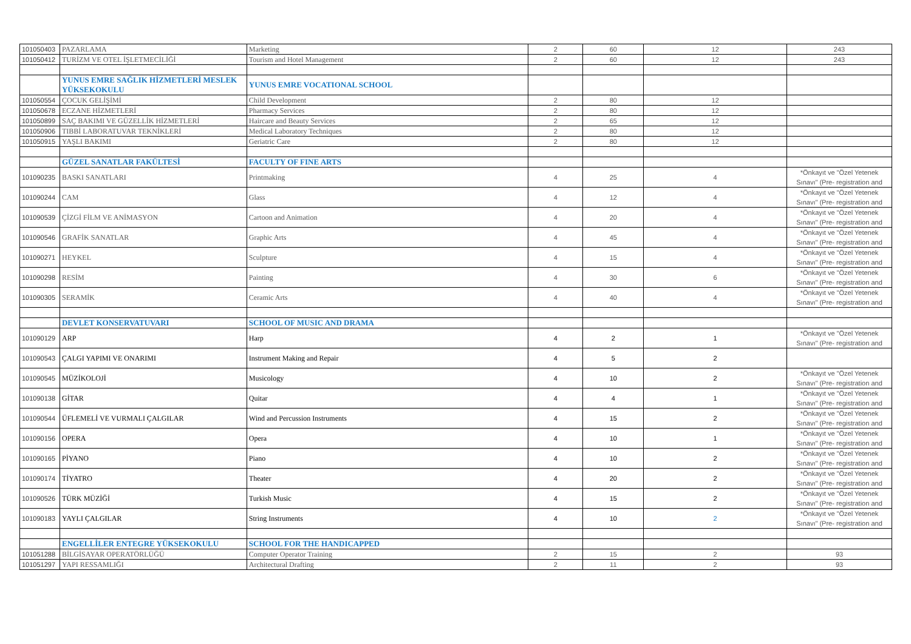| 101050403 | PAZARLAMA | Marketing | 2 | 60 | 12 | 243 |
| 101050412 | TURİZM VE OTEL İŞLETMECİLİĞİ | Tourism and Hotel Management | 2 | 60 | 12 | 243 |
| | YUNUS EMRE SAĞLIK HİZMETLERİ MESLEK YÜKSEKOKULU | YUNUS EMRE VOCATIONAL SCHOOL | | | | |
| 101050554 | ÇOCUK GELİŞİMİ | Child Development | 2 | 80 | 12 | |
| 101050678 | ECZANE HİZMETLERİ | Pharmacy Services | 2 | 80 | 12 | |
| 101050899 | SAÇ BAKIMI VE GÜZELLİK HİZMETLERİ | Haircare and Beauty Services | 2 | 65 | 12 | |
| 101050906 | TIBBİ LABORATUVAR TEKNİKLERİ | Medical Laboratory Techniques | 2 | 80 | 12 | |
| 101050915 | YAŞLI BAKIMI | Geriatric Care | 2 | 80 | 12 | |
| | GÜZEL SANATLAR FAKÜLTESİ | FACULTY OF FINE ARTS | | | | |
| 101090235 | BASKI SANATLARI | Printmaking | 4 | 25 | 4 | *Önkayıt ve "Özel Yetenek Sınavı" (Pre- registration and |
| 101090244 | CAM | Glass | 4 | 12 | 4 | *Önkayıt ve "Özel Yetenek Sınavı" (Pre- registration and |
| 101090539 | ÇİZGİ FİLM VE ANİMASYON | Cartoon and Animation | 4 | 20 | 4 | *Önkayıt ve "Özel Yetenek Sınavı" (Pre- registration and |
| 101090546 | GRAFİK SANATLAR | Graphic Arts | 4 | 45 | 4 | *Önkayıt ve "Özel Yetenek Sınavı" (Pre- registration and |
| 101090271 | HEYKEL | Sculpture | 4 | 15 | 4 | *Önkayıt ve "Özel Yetenek Sınavı" (Pre- registration and |
| 101090298 | RESİM | Painting | 4 | 30 | 6 | *Önkayıt ve "Özel Yetenek Sınavı" (Pre- registration and |
| 101090305 | SERAMİK | Ceramic Arts | 4 | 40 | 4 | *Önkayıt ve "Özel Yetenek Sınavı" (Pre- registration and |
| | DEVLET KONSERVATUVARI | SCHOOL OF MUSIC AND DRAMA | | | | |
| 101090129 | ARP | Harp | 4 | 2 | 1 | *Önkayıt ve "Özel Yetenek Sınavı" (Pre- registration and |
| 101090543 | ÇALGI YAPIMI VE ONARIMI | Instrument Making and Repair | 4 | 5 | 2 | |
| 101090545 | MÜZİKOLOJİ | Musicology | 4 | 10 | 2 | *Önkayıt ve "Özel Yetenek Sınavı" (Pre- registration and |
| 101090138 | GİTAR | Quitar | 4 | 4 | 1 | *Önkayıt ve "Özel Yetenek Sınavı" (Pre- registration and |
| 101090544 | ÜFLEMELİ VE VURMALI ÇALGILAR | Wind and Percussion Instruments | 4 | 15 | 2 | *Önkayıt ve "Özel Yetenek Sınavı" (Pre- registration and |
| 101090156 | OPERA | Opera | 4 | 10 | 1 | *Önkayıt ve "Özel Yetenek Sınavı" (Pre- registration and |
| 101090165 | PİYANO | Piano | 4 | 10 | 2 | *Önkayıt ve "Özel Yetenek Sınavı" (Pre- registration and |
| 101090174 | TİYATRO | Theater | 4 | 20 | 2 | *Önkayıt ve "Özel Yetenek Sınavı" (Pre- registration and |
| 101090526 | TÜRK MÜZİĞİ | Turkish Music | 4 | 15 | 2 | *Önkayıt ve "Özel Yetenek Sınavı" (Pre- registration and |
| 101090183 | YAYLI ÇALGILAR | String Instruments | 4 | 10 | 2 | *Önkayıt ve "Özel Yetenek Sınavı" (Pre- registration and |
| | ENGELLİLER ENTEGRE YÜKSEKOKULU | SCHOOL FOR THE HANDICAPPED | | | | |
| 101051288 | BİLGİSAYAR OPERATÖRLÜĞÜ | Computer Operator Training | 2 | 15 | 2 | 93 |
| 101051297 | YAPI RESSAMLIĞI | Architectural Drafting | 2 | 11 | 2 | 93 |